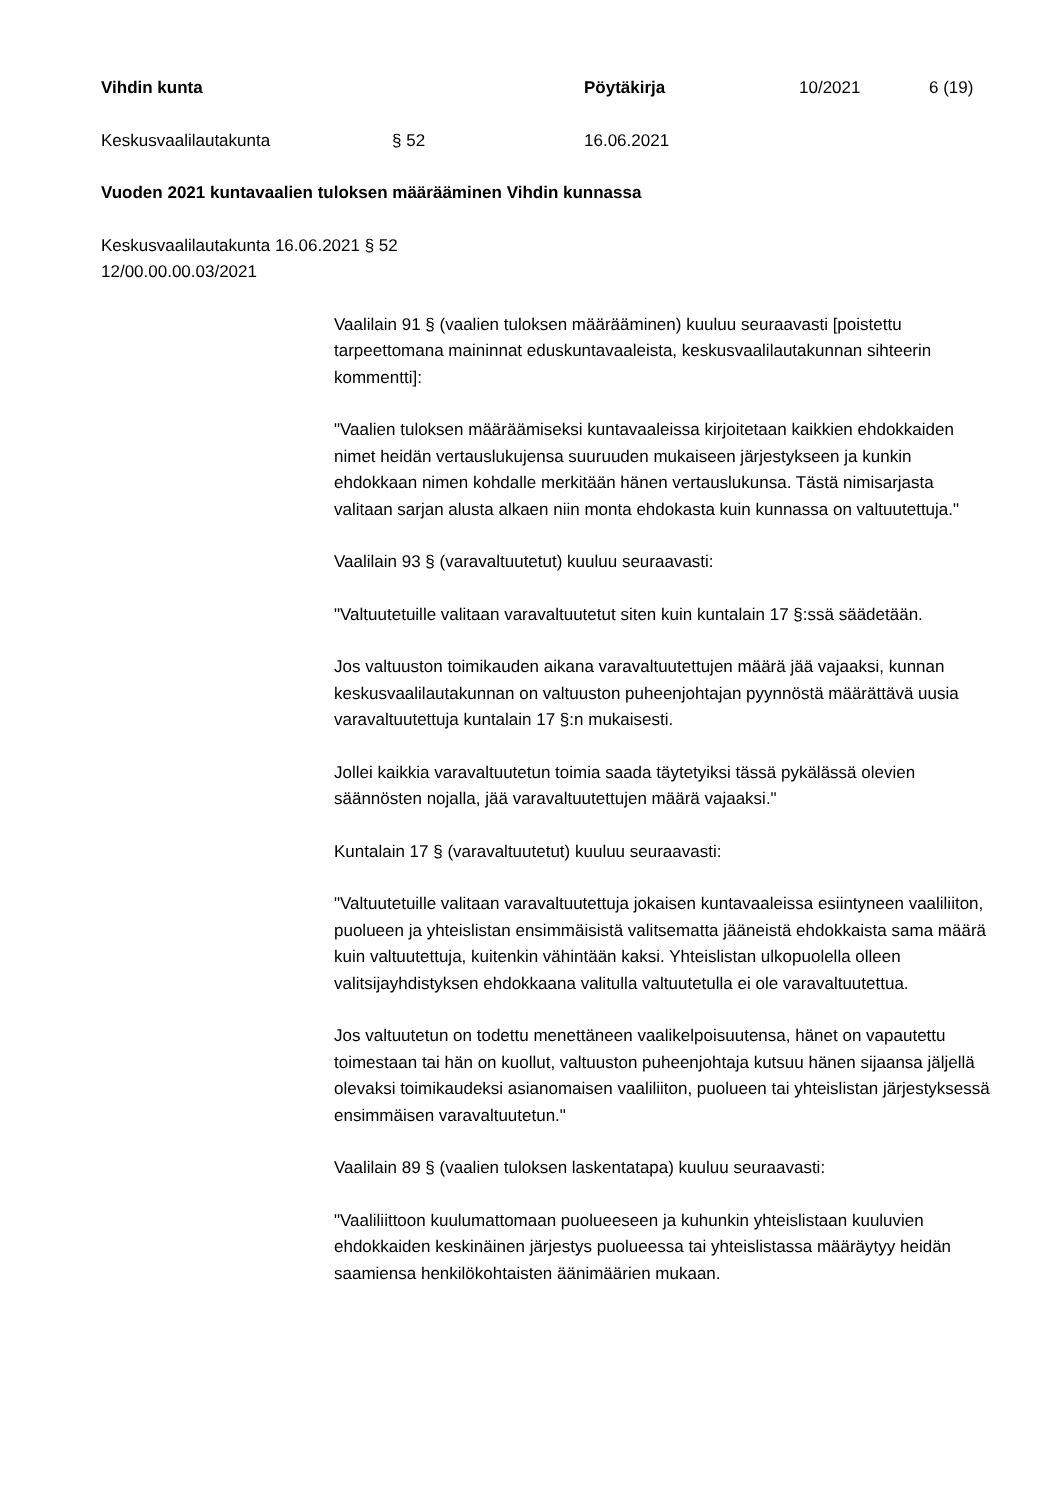Vihdin kunta Pöytäkirja 10/2021 6 (19)
Keskusvaalilautakunta § 52 16.06.2021
Vuoden 2021 kuntavaalien tuloksen määrääminen Vihdin kunnassa
Keskusvaalilautakunta 16.06.2021 § 52
12/00.00.00.03/2021
Vaalilain 91 § (vaalien tuloksen määrääminen) kuuluu seuraavasti [poistettu tarpeettomana maininnat eduskuntavaaleista, keskusvaalilautakunnan sihteerin kommentti]:
"Vaalien tuloksen määräämiseksi kuntavaaleissa kirjoitetaan kaikkien ehdokkaiden nimet heidän vertauslukujensa suuruuden mukaiseen järjestykseen ja kunkin ehdokkaan nimen kohdalle merkitään hänen vertauslukunsa. Tästä nimisarjasta valitaan sarjan alusta alkaen niin monta ehdokasta kuin kunnassa on valtuutettuja."
Vaalilain 93 § (varavaltuutetut) kuuluu seuraavasti:
"Valtuutetuille valitaan varavaltuutetut siten kuin kuntalain 17 §:ssä säädetään.
Jos valtuuston toimikauden aikana varavaltuutettujen määrä jää vajaaksi, kunnan keskusvaalilautakunnan on valtuuston puheenjohtajan pyynnöstä määrättävä uusia varavaltuutettuja kuntalain 17 §:n mukaisesti.
Jollei kaikkia varavaltuutetun toimia saada täytetyiksi tässä pykälässä olevien säännösten nojalla, jää varavaltuutettujen määrä vajaaksi."
Kuntalain 17 § (varavaltuutetut) kuuluu seuraavasti:
"Valtuutetuille valitaan varavaltuutettuja jokaisen kuntavaaleissa esiintyneen vaaliliiton, puolueen ja yhteislistan ensimmäisistä valitsematta jääneistä ehdokkaista sama määrä kuin valtuutettuja, kuitenkin vähintään kaksi. Yhteislistan ulkopuolella olleen valitsijayhdistyksen ehdokkaana valitulla valtuutetulla ei ole varavaltuutettua.
Jos valtuutetun on todettu menettäneen vaalikelpoisuutensa, hänet on vapautettu toimestaan tai hän on kuollut, valtuuston puheenjohtaja kutsuu hänen sijaansa jäljellä olevaksi toimikaudeksi asianomaisen vaaliliiton, puolueen tai yhteislistan järjestyksessä ensimmäisen varavaltuutetun."
Vaalilain 89 § (vaalien tuloksen laskentatapa) kuuluu seuraavasti:
"Vaaliliittoon kuulumattomaan puolueeseen ja kuhunkin yhteislistaan kuuluvien ehdokkaiden keskinäinen järjestys puolueessa tai yhteislistassa määräytyy heidän saamiensa henkilökohtaisten äänimäärien mukaan.